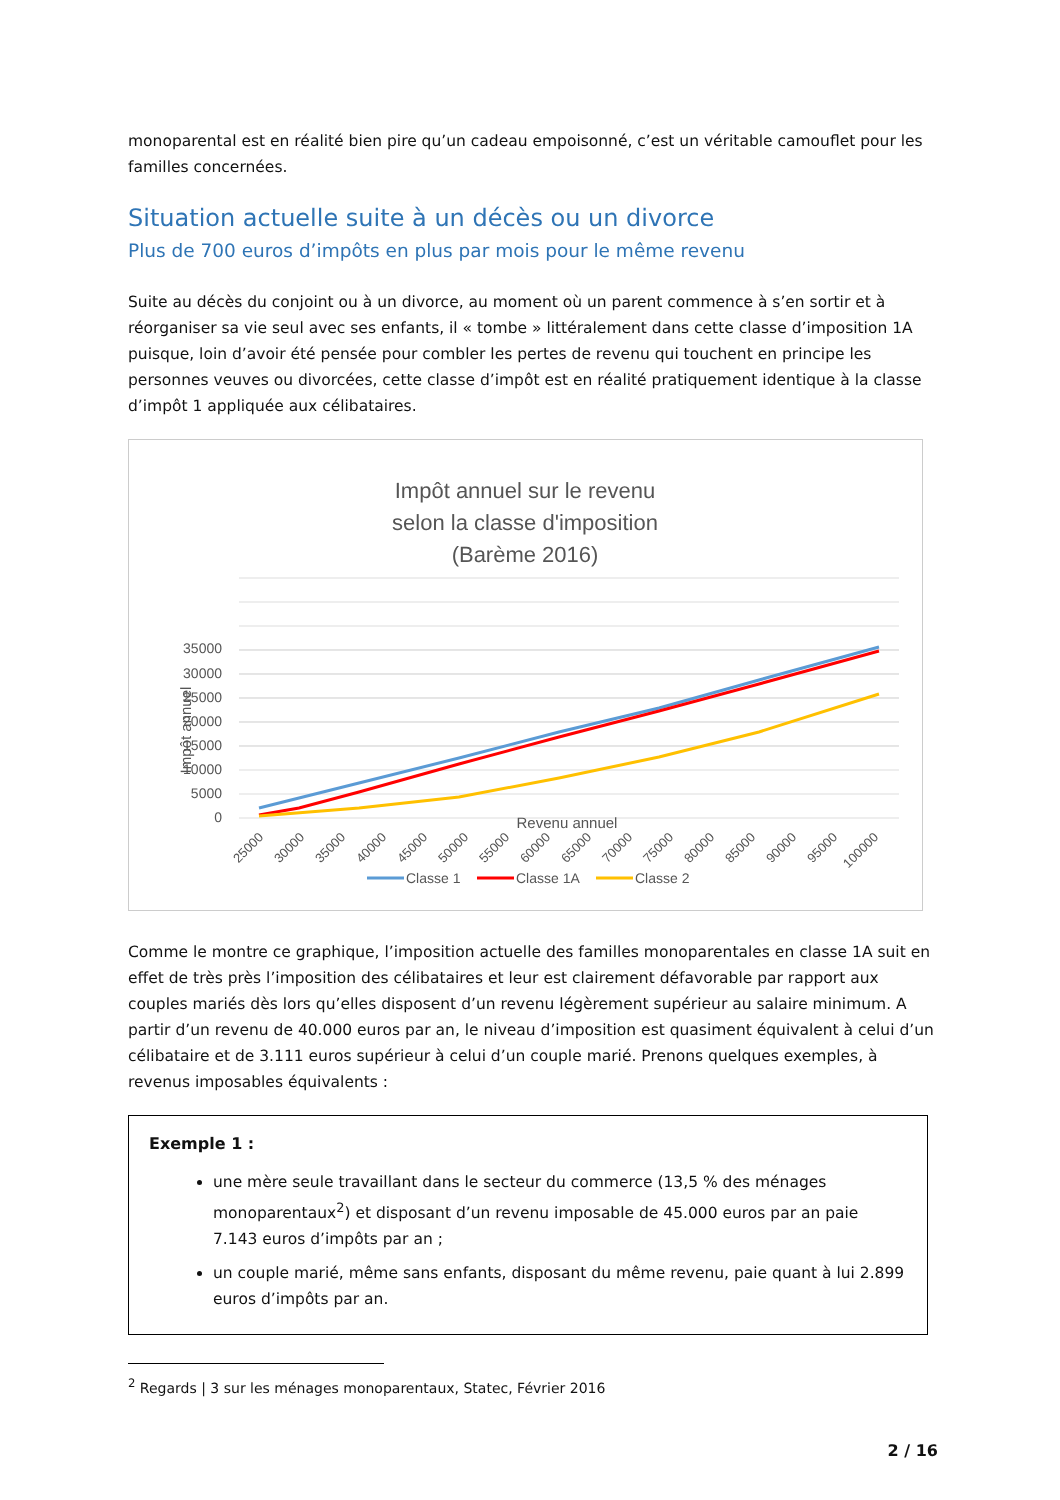monoparental est en réalité bien pire qu’un cadeau empoisonné, c’est un véritable camouflet pour les familles concernées.
Situation actuelle suite à un décès ou un divorce
Plus de 700 euros d’impôts en plus par mois pour le même revenu
Suite au décès du conjoint ou à un divorce, au moment où un parent commence à s’en sortir et à réorganiser sa vie seul avec ses enfants, il « tombe » littéralement dans cette classe d’imposition 1A puisque, loin d’avoir été pensée pour combler les pertes de revenu qui touchent en principe les personnes veuves ou divorcées, cette classe d’impôt est en réalité pratiquement identique à la classe d’impôt 1 appliquée aux célibataires.
Impôt annuel sur le revenu
selon la classe d'imposition
(Barème 2016)
35000
30000
25000
20000
15000
10000
5000
0
Impôt annuel
25000
30000
35000
40000
45000
50000
55000
60000
65000
70000
75000
80000
85000
90000
95000
100000
Revenu annuel
Classe 1
Classe 1A
Classe 2
Comme le montre ce graphique, l’imposition actuelle des familles monoparentales en classe 1A suit en effet de très près l’imposition des célibataires et leur est clairement défavorable par rapport aux couples mariés dès lors qu’elles disposent d’un revenu légèrement supérieur au salaire minimum. A partir d’un revenu de 40.000 euros par an, le niveau d’imposition est quasiment équivalent à celui d’un célibataire et de 3.111 euros supérieur à celui d’un couple marié. Prenons quelques exemples, à revenus imposables équivalents :
Exemple 1 :
une mère seule travaillant dans le secteur du commerce (13,5 % des ménages monoparentaux<sup>2</sup>) et disposant d’un revenu imposable de 45.000 euros par an paie 7.143 euros d’impôts par an ;
un couple marié, même sans enfants, disposant du même revenu, paie quant à lui 2.899 euros d’impôts par an.
<sup>2</sup> Regards | 3 sur les ménages monoparentaux, Statec, Février 2016
2 / 16